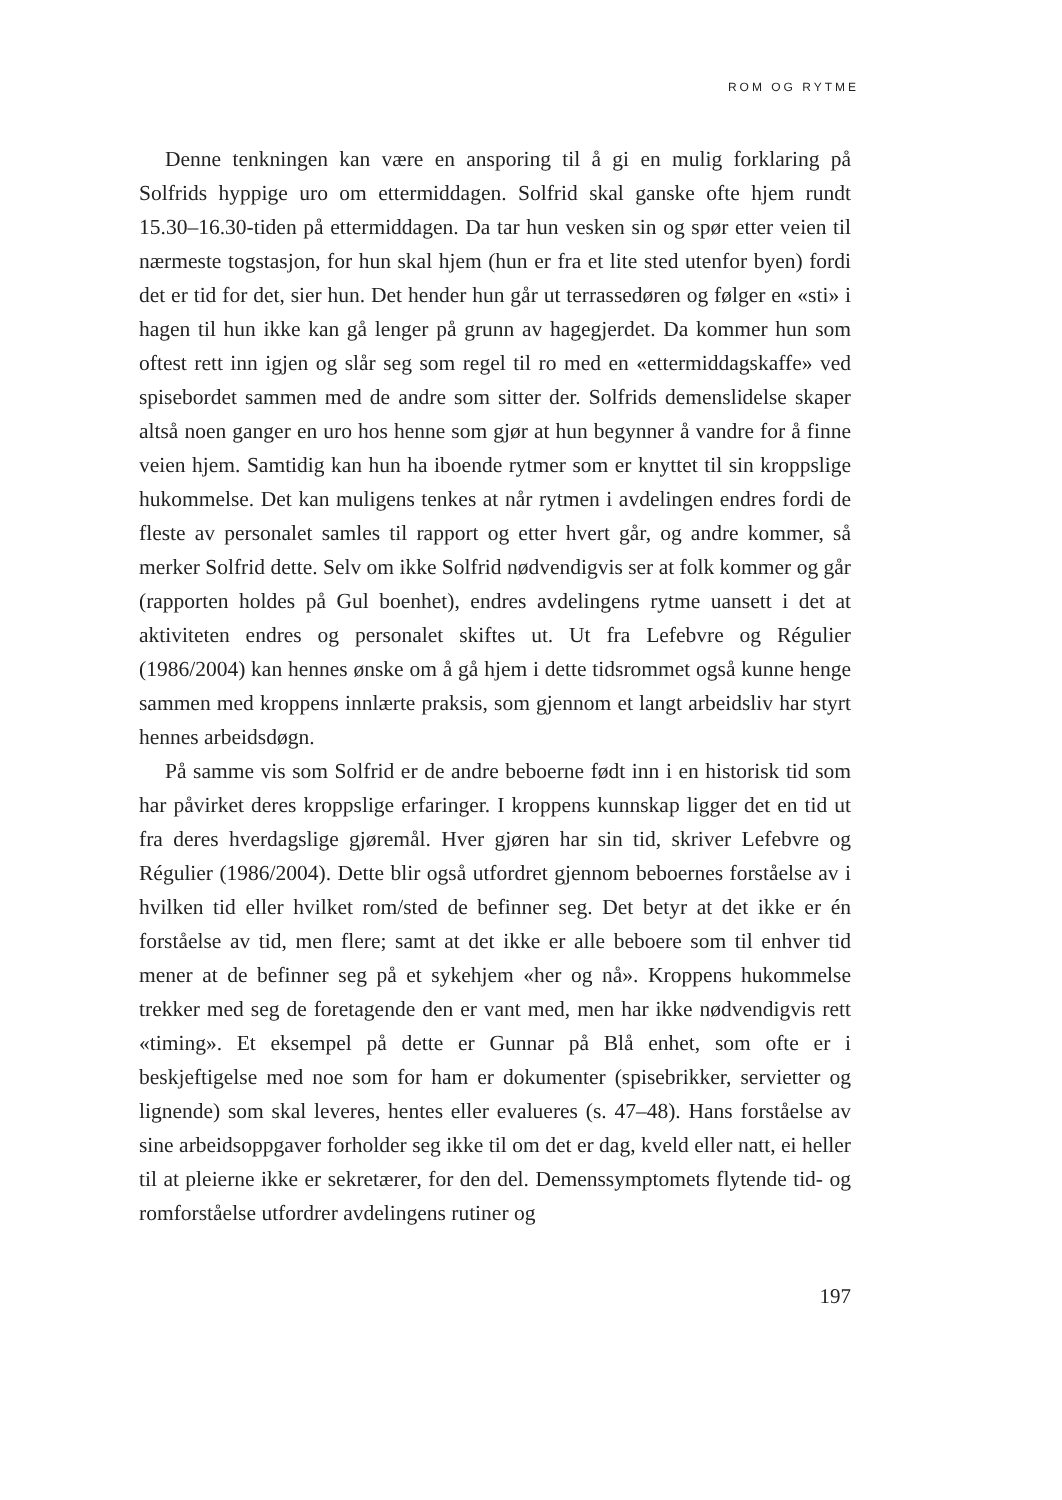ROM OG RYTME
Denne tenkningen kan være en ansporing til å gi en mulig forklaring på Solfrids hyppige uro om ettermiddagen. Solfrid skal ganske ofte hjem rundt 15.30–16.30-tiden på ettermiddagen. Da tar hun vesken sin og spør etter veien til nærmeste togstasjon, for hun skal hjem (hun er fra et lite sted utenfor byen) fordi det er tid for det, sier hun. Det hender hun går ut terrassedøren og følger en «sti» i hagen til hun ikke kan gå lenger på grunn av hagegjerdet. Da kommer hun som oftest rett inn igjen og slår seg som regel til ro med en «ettermiddagskaffe» ved spisebordet sammen med de andre som sitter der. Solfrids demenslidelse skaper altså noen ganger en uro hos henne som gjør at hun begynner å vandre for å finne veien hjem. Samtidig kan hun ha iboende rytmer som er knyttet til sin kroppslige hukommelse. Det kan muligens tenkes at når rytmen i avdelingen endres fordi de fleste av personalet samles til rapport og etter hvert går, og andre kommer, så merker Solfrid dette. Selv om ikke Solfrid nødvendigvis ser at folk kommer og går (rapporten holdes på Gul boenhet), endres avdelingens rytme uansett i det at aktiviteten endres og personalet skiftes ut. Ut fra Lefebvre og Régulier (1986/2004) kan hennes ønske om å gå hjem i dette tidsrommet også kunne henge sammen med kroppens innlærte praksis, som gjennom et langt arbeidsliv har styrt hennes arbeidsdøgn.
På samme vis som Solfrid er de andre beboerne født inn i en historisk tid som har påvirket deres kroppslige erfaringer. I kroppens kunnskap ligger det en tid ut fra deres hverdagslige gjøremål. Hver gjøren har sin tid, skriver Lefebvre og Régulier (1986/2004). Dette blir også utfordret gjennom beboernes forståelse av i hvilken tid eller hvilket rom/sted de befinner seg. Det betyr at det ikke er én forståelse av tid, men flere; samt at det ikke er alle beboere som til enhver tid mener at de befinner seg på et sykehjem «her og nå». Kroppens hukommelse trekker med seg de foretagende den er vant med, men har ikke nødvendigvis rett «timing». Et eksempel på dette er Gunnar på Blå enhet, som ofte er i beskjeftigelse med noe som for ham er dokumenter (spisebrikker, servietter og lignende) som skal leveres, hentes eller evalueres (s. 47–48). Hans forståelse av sine arbeidsoppgaver forholder seg ikke til om det er dag, kveld eller natt, ei heller til at pleierne ikke er sekretærer, for den del. Demenssymptomets flytende tid- og romforståelse utfordrer avdelingens rutiner og
197